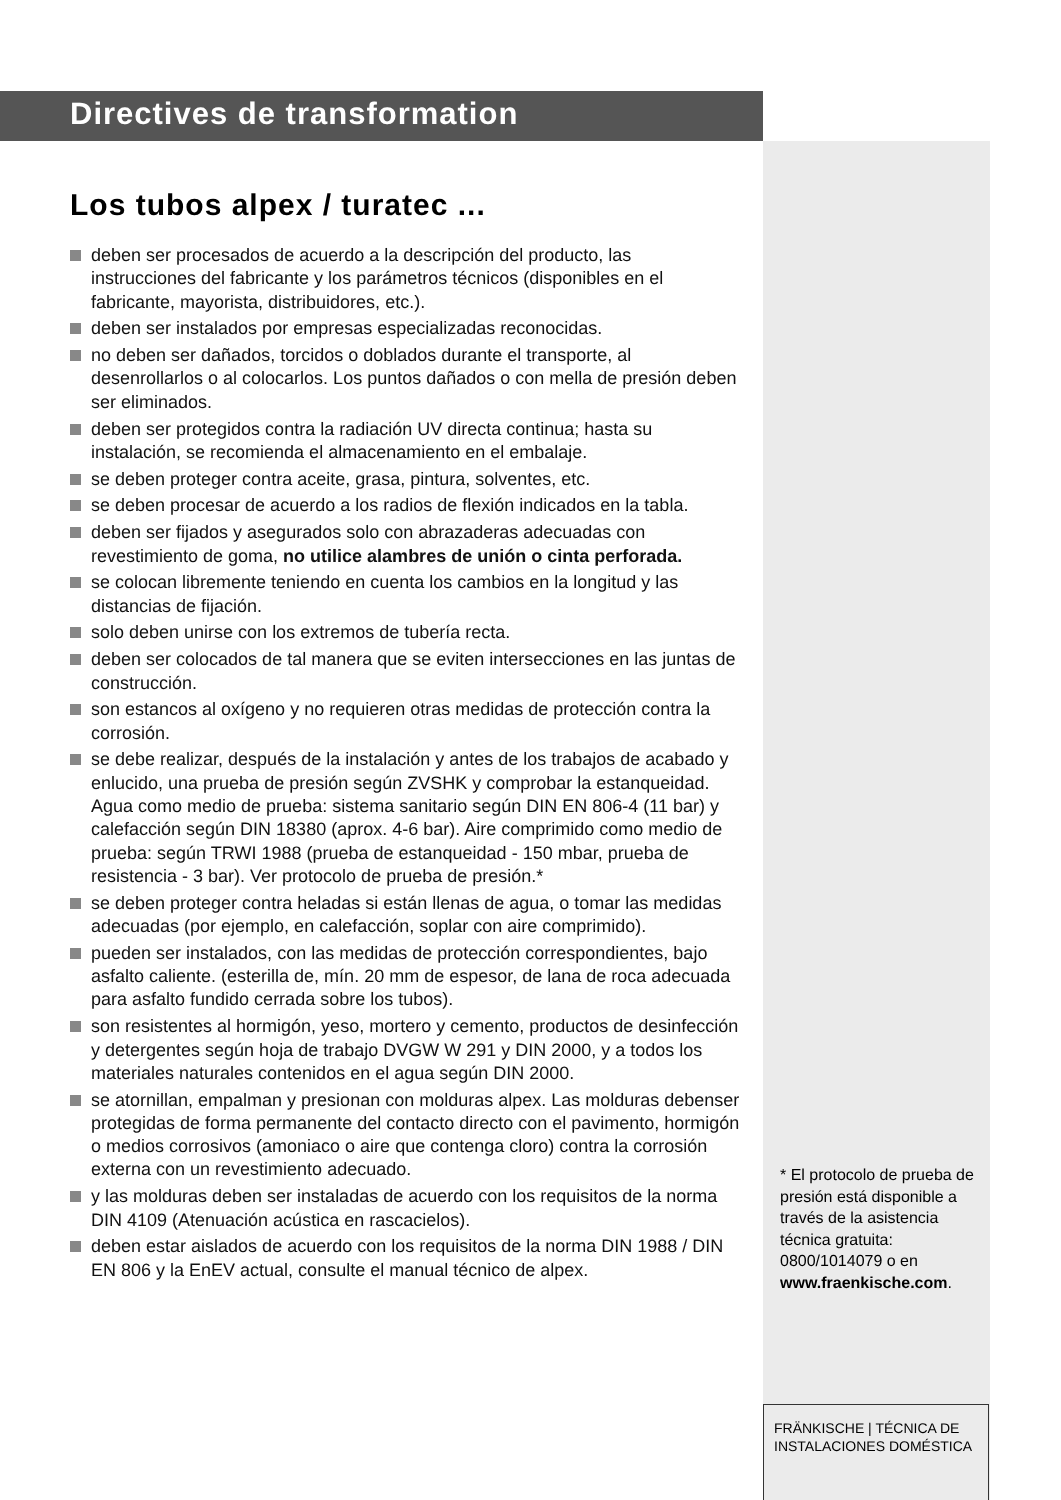Directives de transformation
Los tubos alpex / turatec ...
deben ser procesados de acuerdo a la descripción del producto, las instrucciones del fabricante y los parámetros técnicos (disponibles en el fabricante, mayorista, distribuidores, etc.).
deben ser instalados por empresas especializadas reconocidas.
no deben ser dañados, torcidos o doblados durante el transporte, al desenrollarlos o al colocarlos. Los puntos dañados o con mella de presión deben ser eliminados.
deben ser protegidos contra la radiación UV directa continua; hasta su instalación, se recomienda el almacenamiento en el embalaje.
se deben proteger contra aceite, grasa, pintura, solventes, etc.
se deben procesar de acuerdo a los radios de flexión indicados en la tabla.
deben ser fijados y asegurados solo con abrazaderas adecuadas con revestimiento de goma, no utilice alambres de unión o cinta perforada.
se colocan libremente teniendo en cuenta los cambios en la longitud y las distancias de fijación.
solo deben unirse con los extremos de tubería recta.
deben ser colocados de tal manera que se eviten intersecciones en las juntas de construcción.
son estancos al oxígeno y no requieren otras medidas de protección contra la corrosión.
se debe realizar, después de la instalación y antes de los trabajos de acabado y enlucido, una prueba de presión según ZVSHK y comprobar la estanqueidad. Agua como medio de prueba: sistema sanitario según DIN EN 806-4 (11 bar) y calefacción según DIN 18380 (aprox. 4-6 bar). Aire comprimido como medio de prueba: según TRWI 1988 (prueba de estanqueidad - 150 mbar, prueba de resistencia - 3 bar). Ver protocolo de prueba de presión.*
se deben proteger contra heladas si están llenas de agua, o tomar las medidas adecuadas (por ejemplo, en calefacción, soplar con aire comprimido).
pueden ser instalados, con las medidas de protección correspondientes, bajo asfalto caliente. (esterilla de, mín. 20 mm de espesor, de lana de roca adecuada para asfalto fundido cerrada sobre los tubos).
son resistentes al hormigón, yeso, mortero y cemento, productos de desinfección y detergentes según hoja de trabajo DVGW W 291 y DIN 2000, y a todos los materiales naturales contenidos en el agua según DIN 2000.
se atornillan, empalman y presionan con molduras alpex. Las molduras debenser protegidas de forma permanente del contacto directo con el pavimento, hormigón o medios corrosivos (amoniaco o aire que contenga cloro) contra la corrosión externa con un revestimiento adecuado.
y las molduras deben ser instaladas de acuerdo con los requisitos de la norma DIN 4109 (Atenuación acústica en rascacielos).
deben estar aislados de acuerdo con los requisitos de la norma DIN 1988 / DIN EN 806 y la EnEV actual, consulte el manual técnico de alpex.
* El protocolo de prueba de presión está disponible a través de la asistencia técnica gratuita: 0800/1014079 o en www.fraenkische.com.
FRÄNKISCHE | TÉCNICA DE INSTALACIONES DOMÉSTICA